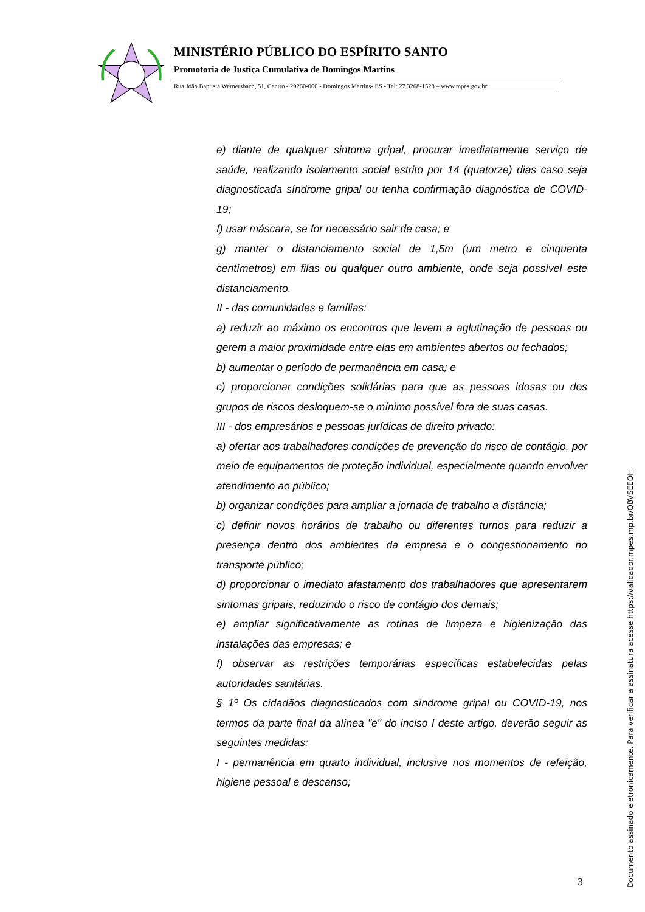MINISTÉRIO PÚBLICO DO ESPÍRITO SANTO
Promotoria de Justiça Cumulativa de Domingos Martins
Rua João Baptista Wernersbach, 51, Centro - 29260-000 - Domingos Martins- ES - Tel: 27.3268-1528 – www.mpes.gov.br
e) diante de qualquer sintoma gripal, procurar imediatamente serviço de saúde, realizando isolamento social estrito por 14 (quatorze) dias caso seja diagnosticada síndrome gripal ou tenha confirmação diagnóstica de COVID-19;
f) usar máscara, se for necessário sair de casa; e
g) manter o distanciamento social de 1,5m (um metro e cinquenta centímetros) em filas ou qualquer outro ambiente, onde seja possível este distanciamento.
II - das comunidades e famílias:
a) reduzir ao máximo os encontros que levem a aglutinação de pessoas ou gerem a maior proximidade entre elas em ambientes abertos ou fechados;
b) aumentar o período de permanência em casa; e
c) proporcionar condições solidárias para que as pessoas idosas ou dos grupos de riscos desloquem-se o mínimo possível fora de suas casas.
III - dos empresários e pessoas jurídicas de direito privado:
a) ofertar aos trabalhadores condições de prevenção do risco de contágio, por meio de equipamentos de proteção individual, especialmente quando envolver atendimento ao público;
b) organizar condições para ampliar a jornada de trabalho a distância;
c) definir novos horários de trabalho ou diferentes turnos para reduzir a presença dentro dos ambientes da empresa e o congestionamento no transporte público;
d) proporcionar o imediato afastamento dos trabalhadores que apresentarem sintomas gripais, reduzindo o risco de contágio dos demais;
e) ampliar significativamente as rotinas de limpeza e higienização das instalações das empresas; e
f) observar as restrições temporárias específicas estabelecidas pelas autoridades sanitárias.
§ 1º Os cidadãos diagnosticados com síndrome gripal ou COVID-19, nos termos da parte final da alínea "e" do inciso I deste artigo, deverão seguir as seguintes medidas:
I - permanência em quarto individual, inclusive nos momentos de refeição, higiene pessoal e descanso;
3
Documento assinado eletronicamente. Para verificar a assinatura acesse https://validador.mpes.mp.br/QBVSEEOH